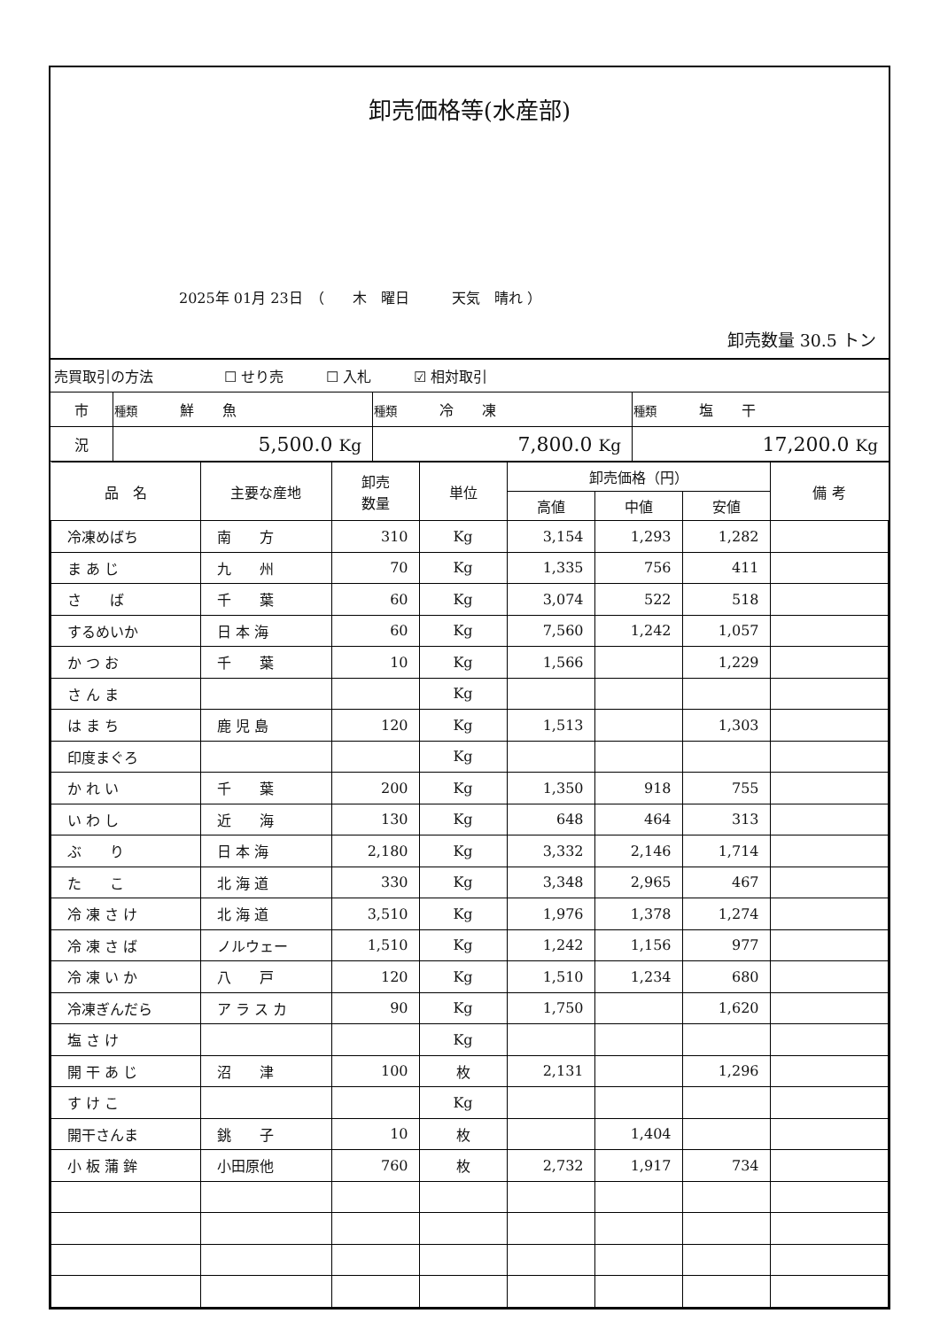卸売価格等(水産部)
2025年 01月 23日　（　　木　曜日　　　天気　晴れ ）
卸売数量 30.5 トン
| 売買取引の方法 ☐ せり売 ☐ 入札 ☑ 相対取引 |
| 市 | 種類 鮮 魚 | 種類 冷 凍 | 種類 塩 干 |
| 況 | 5,500.0 Kg | 7,800.0 Kg | 17,200.0 Kg |
| 品 名 | 主要な産地 | 卸売 数量 | 単位 | 卸売価格（円） | | | 備 考 |
| --- | --- | --- | --- | --- | --- | --- | --- |
| | | | | 高値 | 中値 | 安値 | |
| 冷凍めばち | 南 方 | 310 | Kg | 3,154 | 1,293 | 1,282 | |
| ま あ じ | 九 州 | 70 | Kg | 1,335 | 756 | 411 | |
| さ ば | 千 葉 | 60 | Kg | 3,074 | 522 | 518 | |
| するめいか | 日 本 海 | 60 | Kg | 7,560 | 1,242 | 1,057 | |
| か つ お | 千 葉 | 10 | Kg | 1,566 | | 1,229 | |
| さ ん ま | | | Kg | | | | |
| は ま ち | 鹿 児 島 | 120 | Kg | 1,513 | | 1,303 | |
| 印度まぐろ | | | Kg | | | | |
| か れ い | 千 葉 | 200 | Kg | 1,350 | 918 | 755 | |
| い わ し | 近 海 | 130 | Kg | 648 | 464 | 313 | |
| ぶ り | 日 本 海 | 2,180 | Kg | 3,332 | 2,146 | 1,714 | |
| た こ | 北 海 道 | 330 | Kg | 3,348 | 2,965 | 467 | |
| 冷 凍 さ け | 北 海 道 | 3,510 | Kg | 1,976 | 1,378 | 1,274 | |
| 冷 凍 さ ば | ノルウェー | 1,510 | Kg | 1,242 | 1,156 | 977 | |
| 冷 凍 い か | 八 戸 | 120 | Kg | 1,510 | 1,234 | 680 | |
| 冷凍ぎんだら | ア ラ ス カ | 90 | Kg | 1,750 | | 1,620 | |
| 塩 さ け | | | Kg | | | | |
| 開 干 あ じ | 沼 津 | 100 | 枚 | 2,131 | | 1,296 | |
| す け こ | | | Kg | | | | |
| 開干さんま | 銚 子 | 10 | 枚 | | 1,404 | | |
| 小 板 蒲 鉾 | 小田原他 | 760 | 枚 | 2,732 | 1,917 | 734 | |